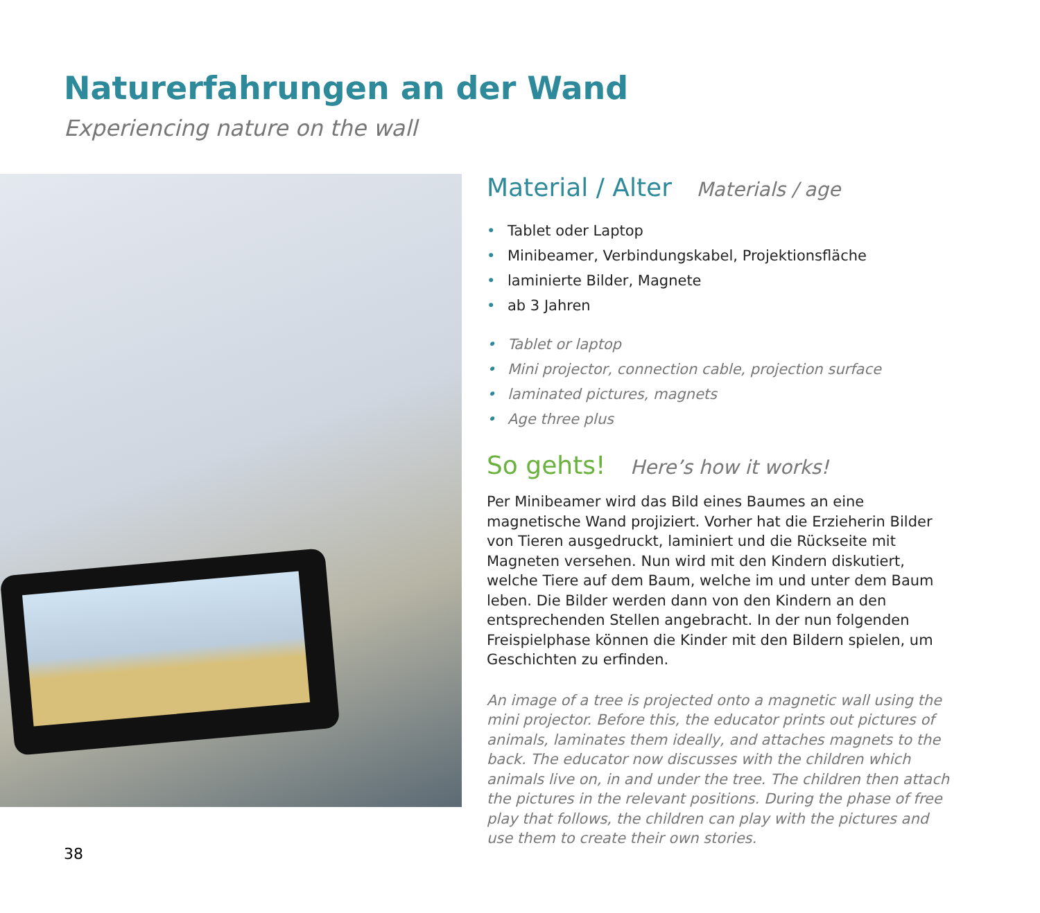Naturerfahrungen an der Wand
Experiencing nature on the wall
Material / Alter Materials / age
• Tablet oder Laptop
• Minibeamer, Verbindungskabel, Projektionsfläche
• laminierte Bilder, Magnete
• ab 3 Jahren
• Tablet or laptop
• Mini projector, connection cable, projection surface
• laminated pictures, magnets
• Age three plus
So gehts! Here’s how it works!
Per Minibeamer wird das Bild eines Baumes an eine magnetische Wand projiziert. Vorher hat die Erzieherin Bilder von Tieren aus­gedruckt, laminiert und die Rückseite mit Magneten versehen. Nun wird mit den Kindern diskutiert, welche Tiere auf dem Baum, welche im und unter dem Baum leben. Die Bilder werden dann von den Kindern an den entsprechenden Stellen angebracht. In der nun folgenden Freispielphase können die Kinder mit den Bildern spielen, um Geschichten zu erfinden.
An image of a tree is projected onto a magnetic wall using the mini projector. Before this, the educator prints out pictures of animals, laminates them ideally, and attaches magnets to the back. The edu­cator now discusses with the children which animals live on, in and under the tree. The children then attach the pictures in the relevant positions. During the phase of free play that follows, the children can play with the pictures and use them to create their own stories.
38